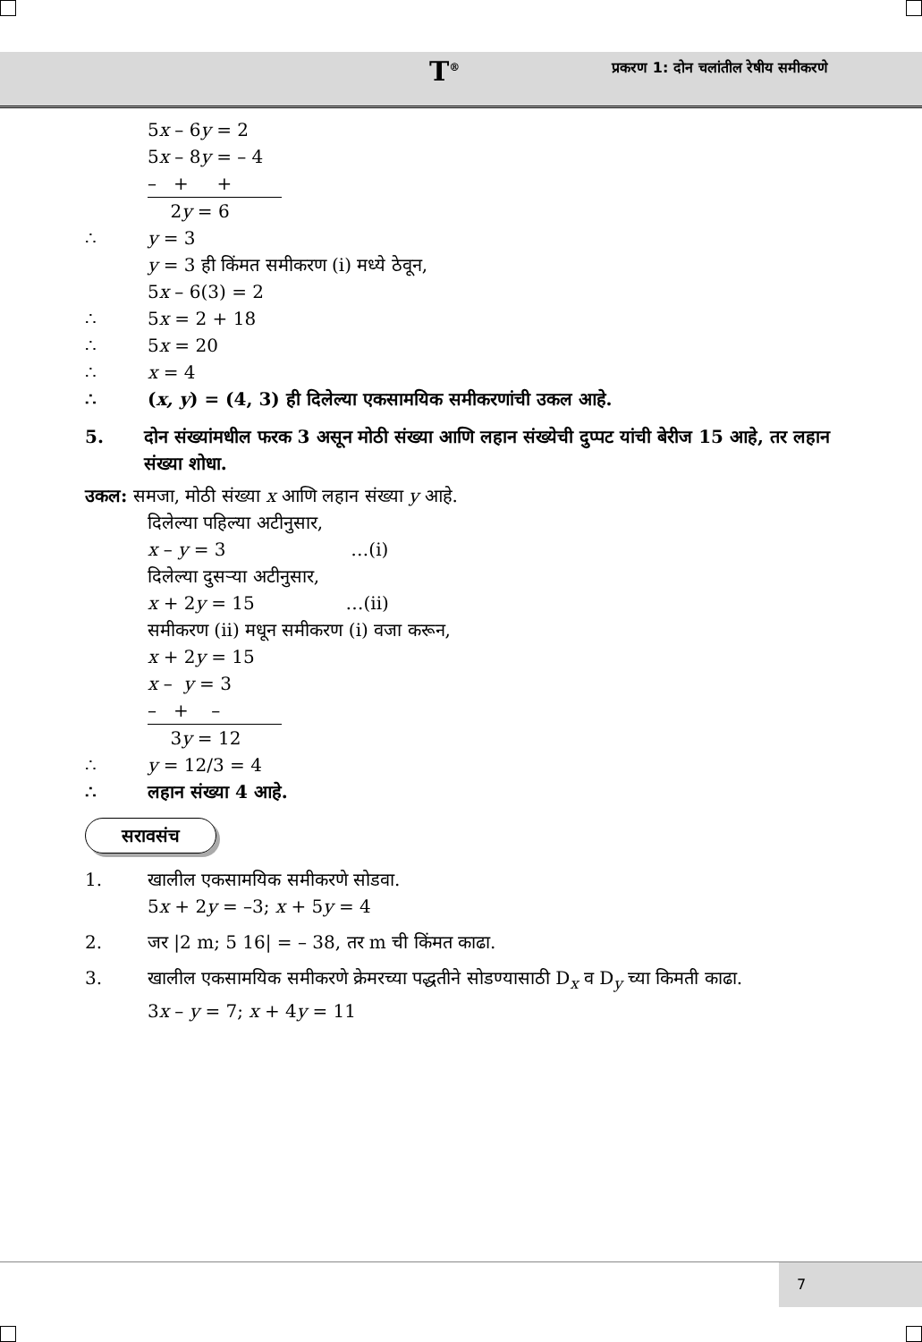T<sup>®</sup>
प्रकरण 1: दोन चलांतील रेषीय समीकरणे
5x – 6y = 2
5x – 8y = – 4
– + +
2y = 6
∴ y = 3
y = 3 ही किंमत समीकरण (i) मध्ये ठेवून,
5x – 6(3) = 2
∴ 5x = 2 + 18
∴ 5x = 20
∴ x = 4
∴ (x, y) = (4, 3) ही दिलेल्या एकसामयिक समीकरणांची उकल आहे.
5. दोन संख्यांमधील फरक 3 असून मोठी संख्या आणि लहान संख्येची दुप्पट यांची बेरीज 15 आहे, तर लहान संख्या शोधा.
उकल: समजा, मोठी संख्या x आणि लहान संख्या y आहे.
दिलेल्या पहिल्या अटीनुसार,
x – y = 3 …(i)
दिलेल्या दुसऱ्या अटीनुसार,
x + 2y = 15 …(ii)
समीकरण (ii) मधून समीकरण (i) वजा करून,
x + 2y = 15
x – y = 3
– + –
3y = 12
∴ y = 12/3 = 4
∴ लहान संख्या 4 आहे.
सरावसंच
1. खालील एकसामयिक समीकरणे सोडवा.
5x + 2y = –3; x + 5y = 4
2. जर |2 m; 5 16| = – 38, तर m ची किंमत काढा.
3. खालील एकसामयिक समीकरणे क्रेमरच्या पद्धतीने सोडण्यासाठी D<sub>x</sub> व D<sub>y</sub> च्या किमती काढा.
3x – y = 7; x + 4y = 11
7